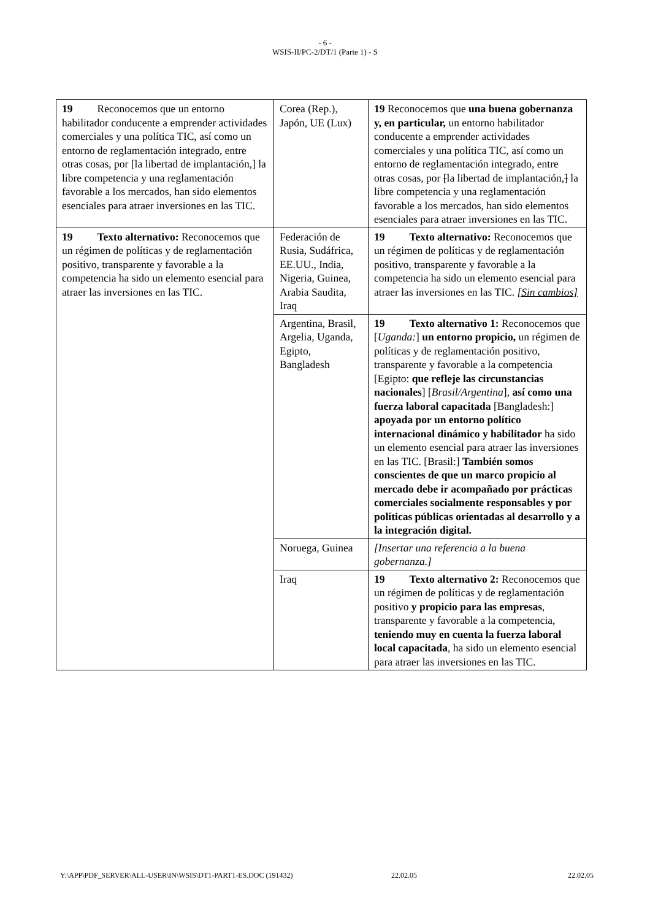- 6 -
WSIS-II/PC-2/DT/1 (Parte 1) - S
| 19 Reconocemos que un entorno habilitador conducente a emprender actividades comerciales y una política TIC, así como un entorno de reglamentación integrado, entre otras cosas, por [la libertad de implantación,] la libre competencia y una reglamentación favorable a los mercados, han sido elementos esenciales para atraer inversiones en las TIC. | Corea (Rep.), Japón, UE (Lux) | 19 Reconocemos que una buena gobernanza y, en particular, un entorno habilitador conducente a emprender actividades comerciales y una política TIC, así como un entorno de reglamentación integrado, entre otras cosas, por [ la libertad de implantación, ] la libre competencia y una reglamentación favorable a los mercados, han sido elementos esenciales para atraer inversiones en las TIC. |
| 19 Texto alternativo: Reconocemos que un régimen de políticas y de reglamentación positivo, transparente y favorable a la competencia ha sido un elemento esencial para atraer las inversiones en las TIC. | Federación de Rusia, Sudáfrica, EE.UU., India, Nigeria, Guinea, Arabia Saudita, Iraq | 19 Texto alternativo: Reconocemos que un régimen de políticas y de reglamentación positivo, transparente y favorable a la competencia ha sido un elemento esencial para atraer las inversiones en las TIC. [Sin cambios] |
| | Argentina, Brasil, Argelia, Uganda, Egipto, Bangladesh | 19 Texto alternativo 1: Reconocemos que [ Uganda: ] un entorno propicio, un régimen de políticas y de reglamentación positivo, transparente y favorable a la competencia [Egipto: que refleje las circunstancias nacionales ] [ Brasil/Argentina ], así como una fuerza laboral capacitada [Bangladesh:] apoyada por un entorno político internacional dinámico y habilitador ha sido un elemento esencial para atraer las inversiones en las TIC. [Brasil:] También somos conscientes de que un marco propicio al mercado debe ir acompañado por prácticas comerciales socialmente responsables y por políticas públicas orientadas al desarrollo y a la integración digital. |
| | Noruega, Guinea | [Insertar una referencia a la buena gobernanza.] |
| | Iraq | 19 Texto alternativo 2: Reconocemos que un régimen de políticas y de reglamentación positivo y propicio para las empresas , transparente y favorable a la competencia, teniendo muy en cuenta la fuerza laboral local capacitada , ha sido un elemento esencial para atraer las inversiones en las TIC. |
Y:\APP\PDF_SERVER\ALL-USER\IN\WSIS\DT1-PART1-ES.DOC (191432) 22.02.05 22.02.05